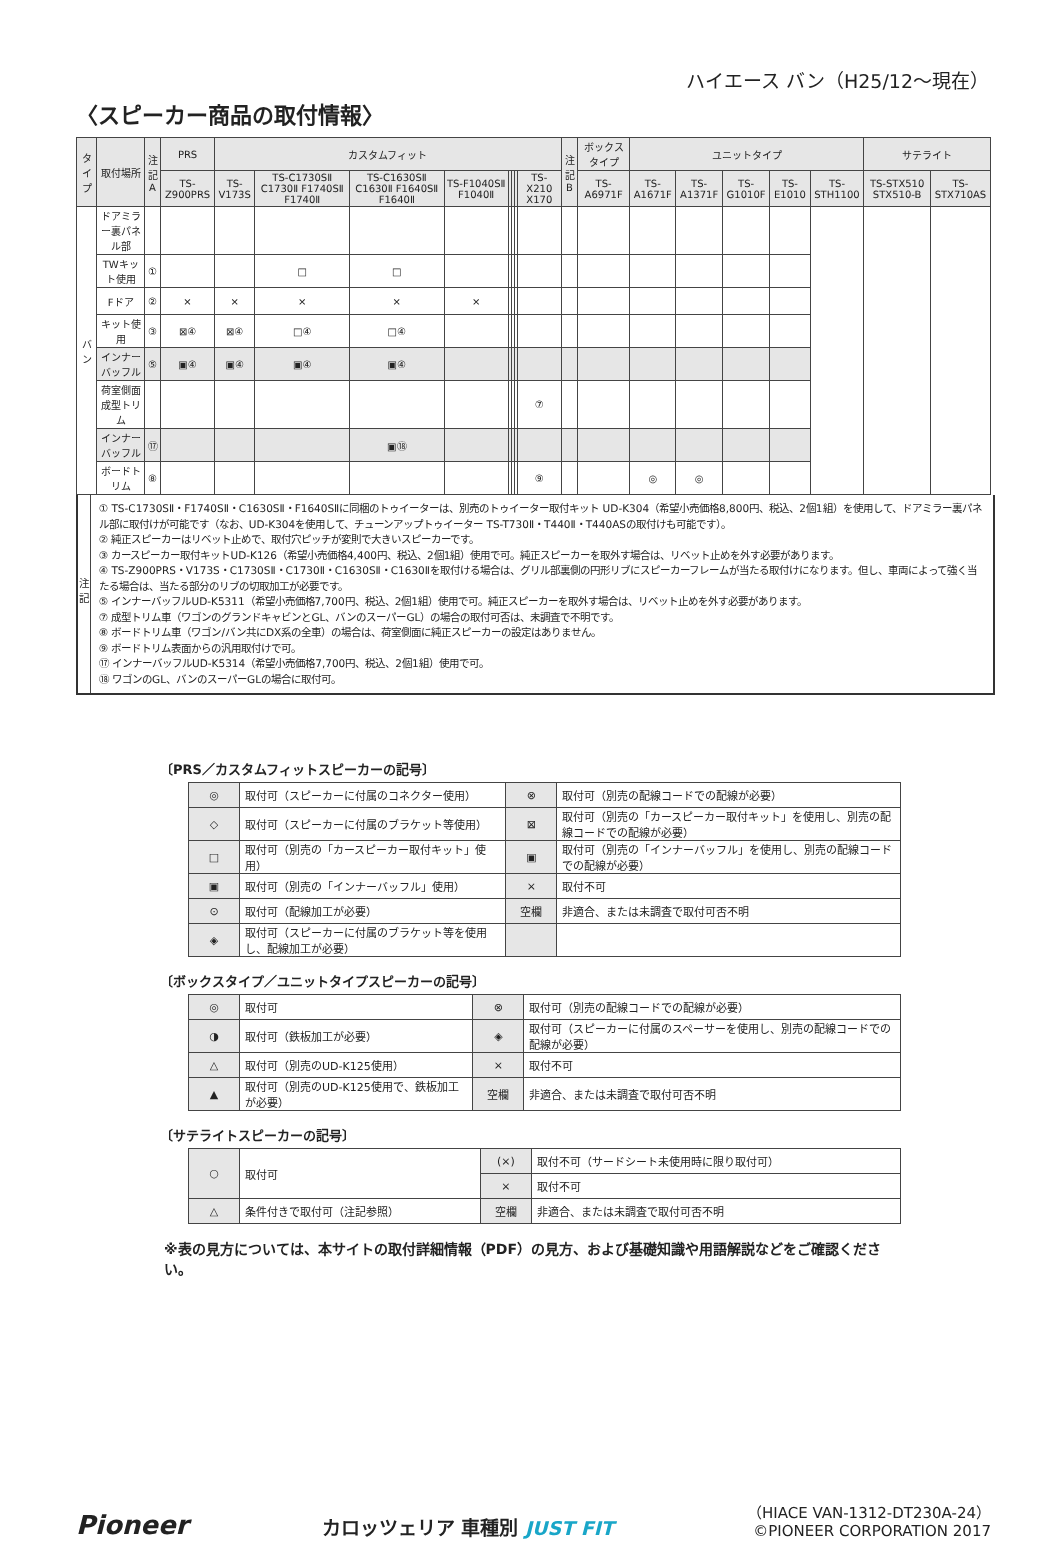ハイエース バン（H25/12〜現在）
〈スピーカー商品の取付情報〉
| タイプ | 取付場所 | 注記 A | PRS | カスタムフィット | | | | | | | | 注記 B | ボックスタイプ | ユニットタイプ | | | | | サテライト | |
| --- | --- | --- | --- | --- | --- | --- | --- | --- | --- | --- | --- | --- | --- | --- | --- | --- | --- | --- | --- | --- |
| | | | TS-Z900PRS | TS-V173S | TS-C1730SⅡ C1730Ⅱ F1740SⅡ F1740Ⅱ | TS-C1630SⅡ C1630Ⅱ F1640SⅡ F1640Ⅱ | TS-F1040SⅡ F1040Ⅱ | | | | TS-X210 X170 | | TS-A6971F | TS-A1671F | TS-A1371F | TS-G1010F | TS-E1010 | TS-STH1100 | TS-STX510 STX510-B | TS-STX710AS |
| バン | ドアミラー裏パネル部 | | | | | | | | | | | | | | | | | | | |
| | TWキット使用 | ① | | | □ | □ | | | | | | | | | | | | | | |
| | Fドア | ② | × | × | × | × | × | | | | | | | | | | | | | |
| | キット使用 | ③ | ⊠④ | ⊠④ | □④ | □④ | | | | | | | | | | | | | | |
| | インナーバッフル | ⑤ | ▣④ | ▣④ | ▣④ | ▣④ | | | | | | | | | | | | | | |
| | 荷室側面 成型トリム | | | | | | | | | | ⑦ | | | | | | | | | |
| | インナーバッフル | ⑰ | | | | ▣⑱ | | | | | | | | | | | | | | |
| | ボードトリム | ⑧ | | | | | | | | | ⑨ | | | ◎ | ◎ | | | | | |
注
記
① TS-C1730SⅡ・F1740SⅡ・C1630SⅡ・F1640SⅡに同梱のトゥイーターは、別売のトゥイーター取付キット UD-K304（希望小売価格8,800円、税込、2個1組）を使用して、ドアミラー裏パネル部に取付けが可能です（なお、UD-K304を使用して、チューンアップトゥイーター TS-T730Ⅱ・T440Ⅱ・T440ASの取付けも可能です）。
② 純正スピーカーはリベット止めで、取付穴ピッチが変則で大きいスピーカーです。
③ カースピーカー取付キットUD-K126（希望小売価格4,400円、税込、2個1組）使用で可。純正スピーカーを取外す場合は、リベット止めを外す必要があります。
④ TS-Z900PRS・V173S・C1730SⅡ・C1730Ⅱ・C1630SⅡ・C1630Ⅱを取付ける場合は、グリル部裏側の円形リブにスピーカーフレームが当たる取付けになります。但し、車両によって強く当たる場合は、当たる部分のリブの切取加工が必要です。
⑤ インナーバッフルUD-K5311（希望小売価格7,700円、税込、2個1組）使用で可。純正スピーカーを取外す場合は、リベット止めを外す必要があります。
⑦ 成型トリム車（ワゴンのグランドキャビンとGL、バンのスーパーGL）の場合の取付可否は、未調査で不明です。
⑧ ボードトリム車（ワゴン/バン共にDX系の全車）の場合は、荷室側面に純正スピーカーの設定はありません。
⑨ ボードトリム表面からの汎用取付けで可。
⑰ インナーバッフルUD-K5314（希望小売価格7,700円、税込、2個1組）使用で可。
⑱ ワゴンのGL、バンのスーパーGLの場合に取付可。
〔PRS／カスタムフィットスピーカーの記号〕
| ◎ | 取付可（スピーカーに付属のコネクター使用） | ⊗ | 取付可（別売の配線コードでの配線が必要） |
| ◇ | 取付可（スピーカーに付属のブラケット等使用） | ⊠ | 取付可（別売の「カースピーカー取付キット」を使用し、別売の配線コードでの配線が必要） |
| □ | 取付可（別売の「カースピーカー取付キット」使用） | ▣ | 取付可（別売の「インナーバッフル」を使用し、別売の配線コードでの配線が必要） |
| ▣ | 取付可（別売の「インナーバッフル」使用） | × | 取付不可 |
| ⊙ | 取付可（配線加工が必要） | 空欄 | 非適合、または未調査で取付可否不明 |
| ◈ | 取付可（スピーカーに付属のブラケット等を使用し、配線加工が必要） | | |
〔ボックスタイプ／ユニットタイプスピーカーの記号〕
| ◎ | 取付可 | ⊗ | 取付可（別売の配線コードでの配線が必要） |
| ◑ | 取付可（鉄板加工が必要） | ◈ | 取付可（スピーカーに付属のスペーサーを使用し、別売の配線コードでの配線が必要） |
| △ | 取付可（別売のUD-K125使用） | × | 取付不可 |
| ▲ | 取付可（別売のUD-K125使用で、鉄板加工が必要） | 空欄 | 非適合、または未調査で取付可否不明 |
〔サテライトスピーカーの記号〕
| ○ | 取付可 | (×) | 取付不可（サードシート未使用時に限り取付可） |
| | | × | 取付不可 |
| △ | 条件付きで取付可（注記参照） | 空欄 | 非適合、または未調査で取付可否不明 |
※表の見方については、本サイトの取付詳細情報（PDF）の見方、および基礎知識や用語解説などをご確認ください。
Pioneer
カロッツェリア 車種別 JUST FIT
（HIACE VAN-1312-DT230A-24）
©PIONEER CORPORATION 2017